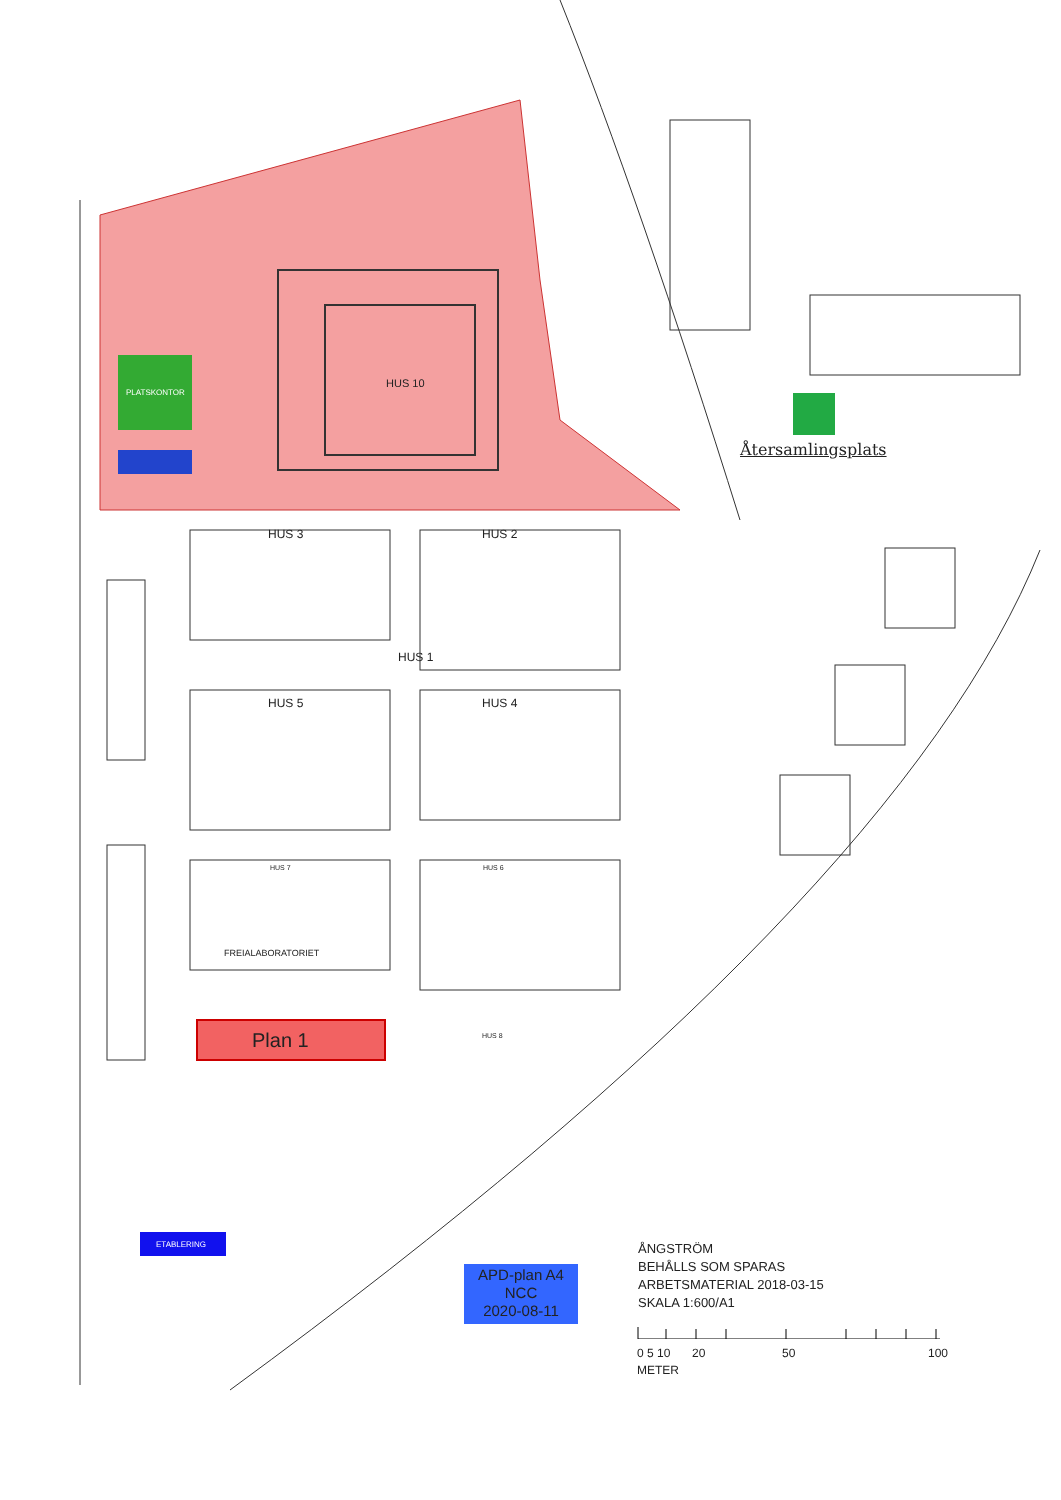PLATSKONTOR
HUS 10
HUS 3 HUS 2
HUS 1
HUS 5 HUS 4
HUS 7 HUS 6
FREIALABORATORIET
HUS 8
Plan 1
ETABLERING
Återsamlingsplats
APD-plan A4
NCC
2020-08-11
ÅNGSTRÖM
BEHÅLLS SOM SPARAS
ARBETSMATERIAL 2018-03-15
SKALA 1:600/A1
0 5 10 20 50 100
METER